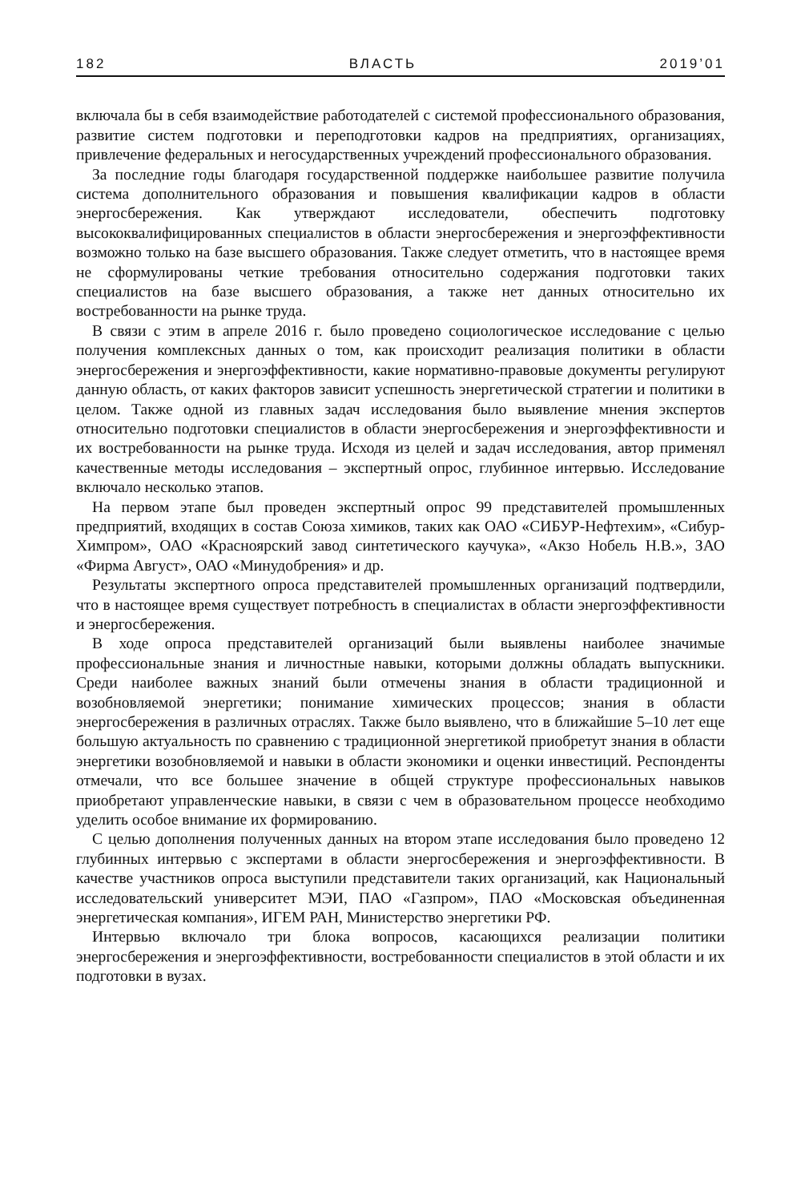182 ВЛАСТЬ 2019’01
включала бы в себя взаимодействие работодателей с системой профессионального образования, развитие систем подготовки и переподготовки кадров на предприятиях, организациях, привлечение федеральных и негосударственных учреждений профессионального образования.
За последние годы благодаря государственной поддержке наибольшее развитие получила система дополнительного образования и повышения квалификации кадров в области энергосбережения. Как утверждают исследователи, обеспечить подготовку высококвалифицированных специалистов в области энергосбережения и энергоэффективности возможно только на базе высшего образования. Также следует отметить, что в настоящее время не сформулированы четкие требования относительно содержания подготовки таких специалистов на базе высшего образования, а также нет данных относительно их востребованности на рынке труда.
В связи с этим в апреле 2016 г. было проведено социологическое исследование с целью получения комплексных данных о том, как происходит реализация политики в области энергосбережения и энергоэффективности, какие нормативно-правовые документы регулируют данную область, от каких факторов зависит успешность энергетической стратегии и политики в целом. Также одной из главных задач исследования было выявление мнения экспертов относительно подготовки специалистов в области энергосбережения и энергоэффективности и их востребованности на рынке труда. Исходя из целей и задач исследования, автор применял качественные методы исследования – экспертный опрос, глубинное интервью. Исследование включало несколько этапов.
На первом этапе был проведен экспертный опрос 99 представителей промышленных предприятий, входящих в состав Союза химиков, таких как ОАО «СИБУР-Нефтехим», «Сибур-Химпром», ОАО «Красноярский завод синтетического каучука», «Акзо Нобель Н.В.», ЗАО «Фирма Август», ОАО «Минудобрения» и др.
Результаты экспертного опроса представителей промышленных организаций подтвердили, что в настоящее время существует потребность в специалистах в области энергоэффективности и энергосбережения.
В ходе опроса представителей организаций были выявлены наиболее значимые профессиональные знания и личностные навыки, которыми должны обладать выпускники. Среди наиболее важных знаний были отмечены знания в области традиционной и возобновляемой энергетики; понимание химических процессов; знания в области энергосбережения в различных отраслях. Также было выявлено, что в ближайшие 5–10 лет еще большую актуальность по сравнению с традиционной энергетикой приобретут знания в области энергетики возобновляемой и навыки в области экономики и оценки инвестиций. Респонденты отмечали, что все большее значение в общей структуре профессиональных навыков приобретают управленческие навыки, в связи с чем в образовательном процессе необходимо уделить особое внимание их формированию.
С целью дополнения полученных данных на втором этапе исследования было проведено 12 глубинных интервью с экспертами в области энергосбережения и энергоэффективности. В качестве участников опроса выступили представители таких организаций, как Национальный исследовательский университет МЭИ, ПАО «Газпром», ПАО «Московская объединенная энергетическая компания», ИГЕМ РАН, Министерство энергетики РФ.
Интервью включало три блока вопросов, касающихся реализации политики энергосбережения и энергоэффективности, востребованности специалистов в этой области и их подготовки в вузах.